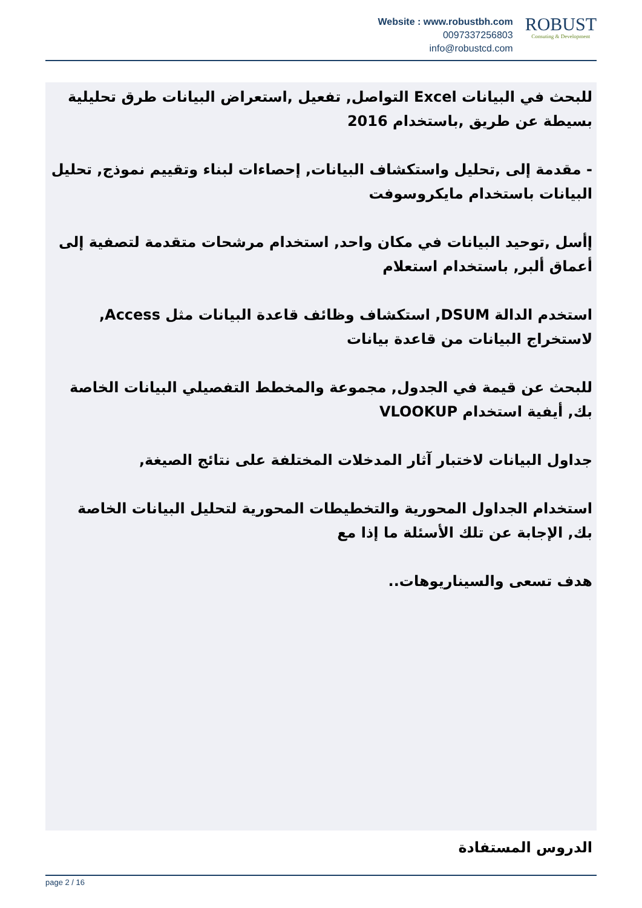Website : www.robustbh.com
0097337256803
info@robustcd.com
ROBUST
Consuting & Development
للبحث في البيانات Excel التواصل, تفعيل ,استعراض البيانات طرق تحليلية بسيطة عن طريق ,باستخدام 2016
- مقدمة إلى ,تحليل واستكشاف البيانات, إحصاءات لبناء وتقييم نموذج, تحليل البيانات باستخدام مايكروسوفت
إأسل ,توحيد البيانات في مكان واحد, استخدام مرشحات متقدمة لتصفية إلى أعماق ألبر, باستخدام استعلام
استخدم الدالة DSUM, استكشاف وظائف قاعدة البيانات مثل Access, لاستخراج البيانات من قاعدة بيانات
للبحث عن قيمة في الجدول, مجموعة والمخطط التفصيلي البيانات الخاصة بك, أيفية استخدام VLOOKUP
جداول البيانات لاختبار آثار المدخلات المختلفة على نتائج الصيغة,
استخدام الجداول المحورية والتخطيطات المحورية لتحليل البيانات الخاصة بك, الإجابة عن تلك الأسئلة ما إذا مع
هدف تسعى والسيناريوهات..
الدروس المستفادة
page 2 / 16